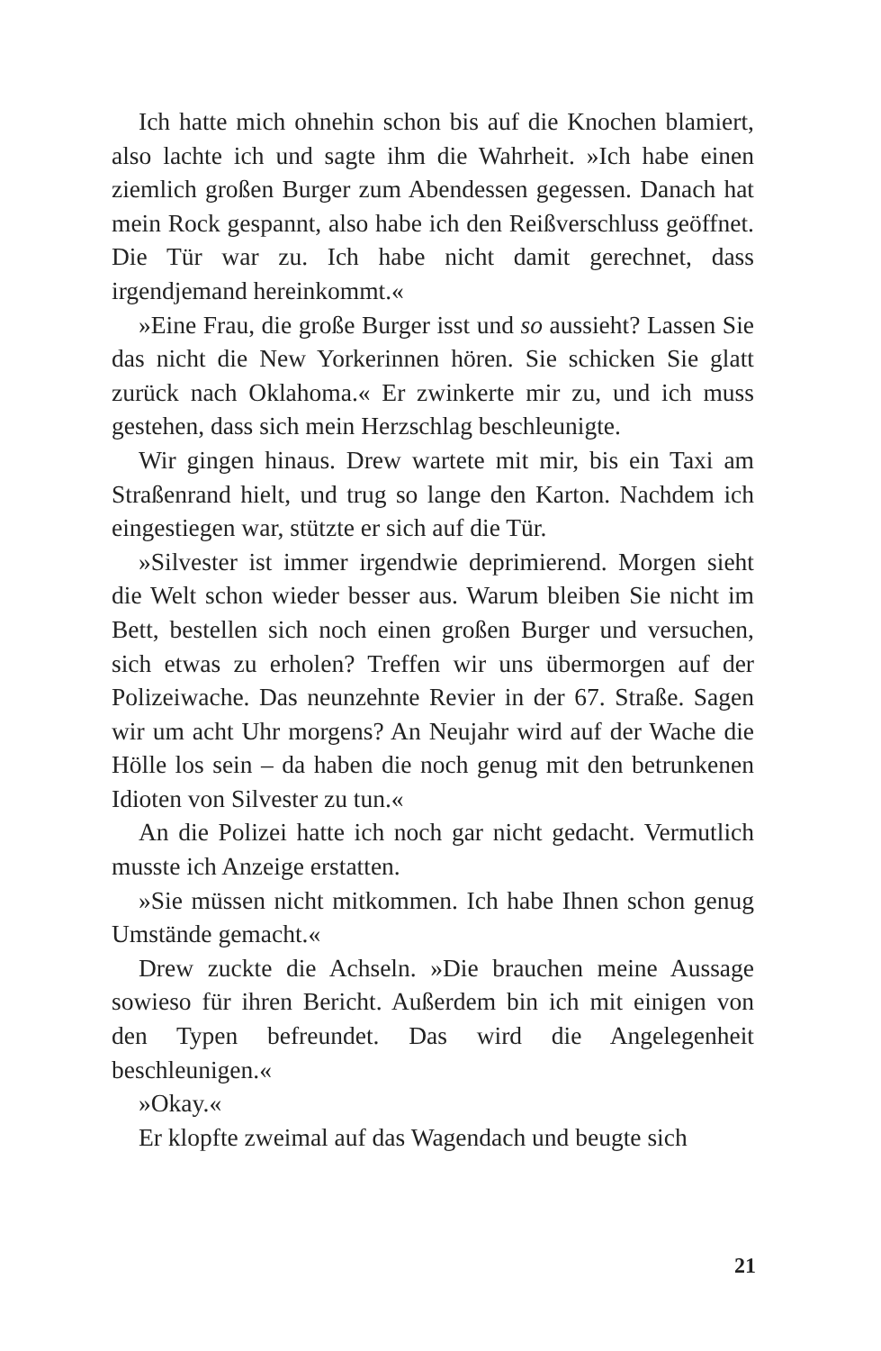Ich hatte mich ohnehin schon bis auf die Knochen blamiert, also lachte ich und sagte ihm die Wahrheit. »Ich habe einen ziemlich großen Burger zum Abendessen gegessen. Danach hat mein Rock gespannt, also habe ich den Reißverschluss geöffnet. Die Tür war zu. Ich habe nicht damit gerechnet, dass irgendjemand hereinkommt.«
»Eine Frau, die große Burger isst und so aussieht? Lassen Sie das nicht die New Yorkerinnen hören. Sie schicken Sie glatt zurück nach Oklahoma.« Er zwinkerte mir zu, und ich muss gestehen, dass sich mein Herzschlag beschleunigte.
Wir gingen hinaus. Drew wartete mit mir, bis ein Taxi am Straßenrand hielt, und trug so lange den Karton. Nachdem ich eingestiegen war, stützte er sich auf die Tür.
»Silvester ist immer irgendwie deprimierend. Morgen sieht die Welt schon wieder besser aus. Warum bleiben Sie nicht im Bett, bestellen sich noch einen großen Burger und versuchen, sich etwas zu erholen? Treffen wir uns übermorgen auf der Polizeiwache. Das neunzehnte Revier in der 67. Straße. Sagen wir um acht Uhr morgens? An Neujahr wird auf der Wache die Hölle los sein – da haben die noch genug mit den betrunkenen Idioten von Silvester zu tun.«
An die Polizei hatte ich noch gar nicht gedacht. Vermutlich musste ich Anzeige erstatten.
»Sie müssen nicht mitkommen. Ich habe Ihnen schon genug Umstände gemacht.«
Drew zuckte die Achseln. »Die brauchen meine Aussage sowieso für ihren Bericht. Außerdem bin ich mit einigen von den Typen befreundet. Das wird die Angelegenheit beschleunigen.«
»Okay.«
Er klopfte zweimal auf das Wagendach und beugte sich
21